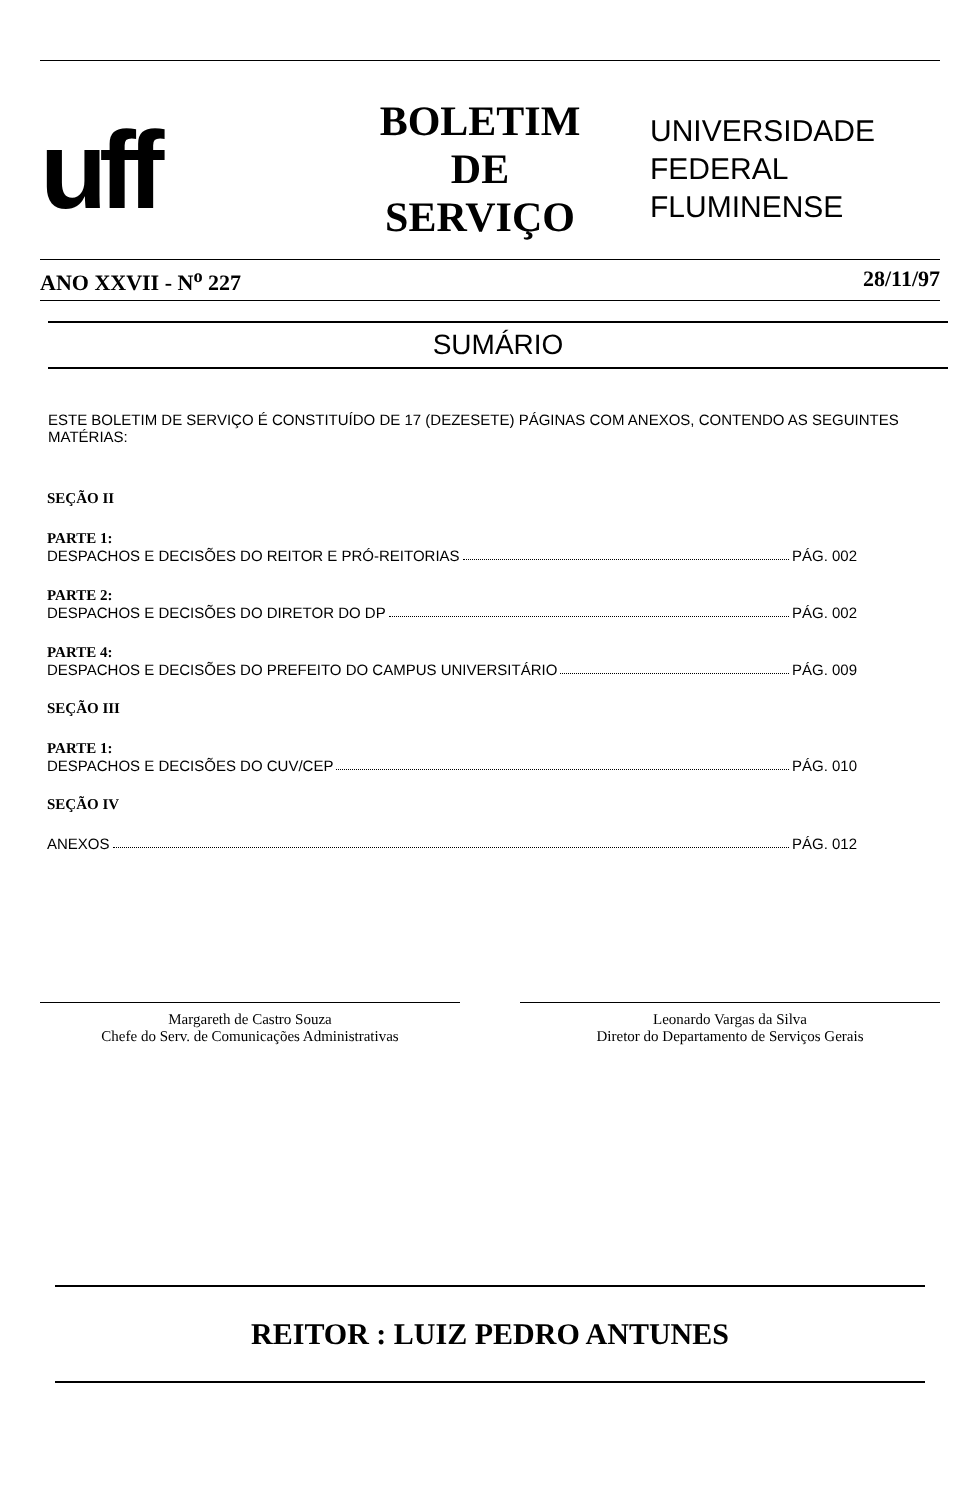uff
BOLETIM
DE
SERVIÇO
UNIVERSIDADE
FEDERAL
FLUMINENSE
ANO XXVII - N<sup>o</sup> 227 28/11/97
SUMÁRIO
ESTE BOLETIM DE SERVIÇO É CONSTITUÍDO DE 17 (DEZESETE) PÁGINAS COM ANEXOS, CONTENDO AS SEGUINTES MATÉRIAS:
SEÇÃO II
PARTE 1:
DESPACHOS E DECISÕES DO REITOR E PRÓ-REITORIAS PÁG. 002
PARTE 2:
DESPACHOS E DECISÕES DO DIRETOR DO DP PÁG. 002
PARTE 4:
DESPACHOS E DECISÕES DO PREFEITO DO CAMPUS UNIVERSITÁRIO PÁG. 009
SEÇÃO III
PARTE 1:
DESPACHOS E DECISÕES DO CUV/CEP PÁG. 010
SEÇÃO IV
ANEXOS PÁG. 012
Margareth de Castro Souza
Chefe do Serv. de Comunicações Administrativas
Leonardo Vargas da Silva
Diretor do Departamento de Serviços Gerais
REITOR : LUIZ PEDRO ANTUNES